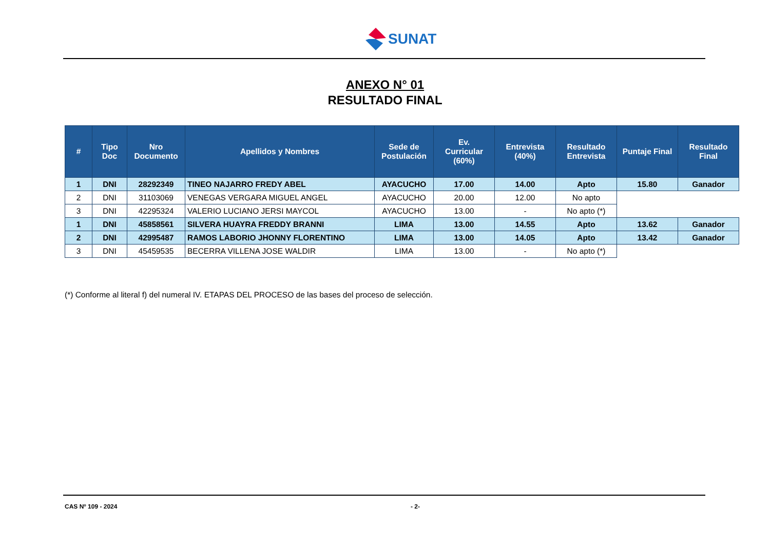SUNAT
ANEXO N° 01
RESULTADO FINAL
| # | Tipo Doc | Nro Documento | Apellidos y Nombres | Sede de Postulación | Ev. Curricular (60%) | Entrevista (40%) | Resultado Entrevista | Puntaje Final | Resultado Final |
| --- | --- | --- | --- | --- | --- | --- | --- | --- | --- |
| 1 | DNI | 28292349 | TINEO NAJARRO FREDY ABEL | AYACUCHO | 17.00 | 14.00 | Apto | 15.80 | Ganador |
| 2 | DNI | 31103069 | VENEGAS VERGARA MIGUEL ANGEL | AYACUCHO | 20.00 | 12.00 | No apto | | |
| 3 | DNI | 42295324 | VALERIO LUCIANO JERSI MAYCOL | AYACUCHO | 13.00 | - | No apto (*) | | |
| 1 | DNI | 45858561 | SILVERA HUAYRA FREDDY BRANNI | LIMA | 13.00 | 14.55 | Apto | 13.62 | Ganador |
| 2 | DNI | 42995487 | RAMOS LABORIO JHONNY FLORENTINO | LIMA | 13.00 | 14.05 | Apto | 13.42 | Ganador |
| 3 | DNI | 45459535 | BECERRA VILLENA JOSE WALDIR | LIMA | 13.00 | - | No apto (*) | | |
(*) Conforme al literal f) del numeral IV. ETAPAS DEL PROCESO de las bases del proceso de selección.
CAS Nº 109 - 2024 - 2-